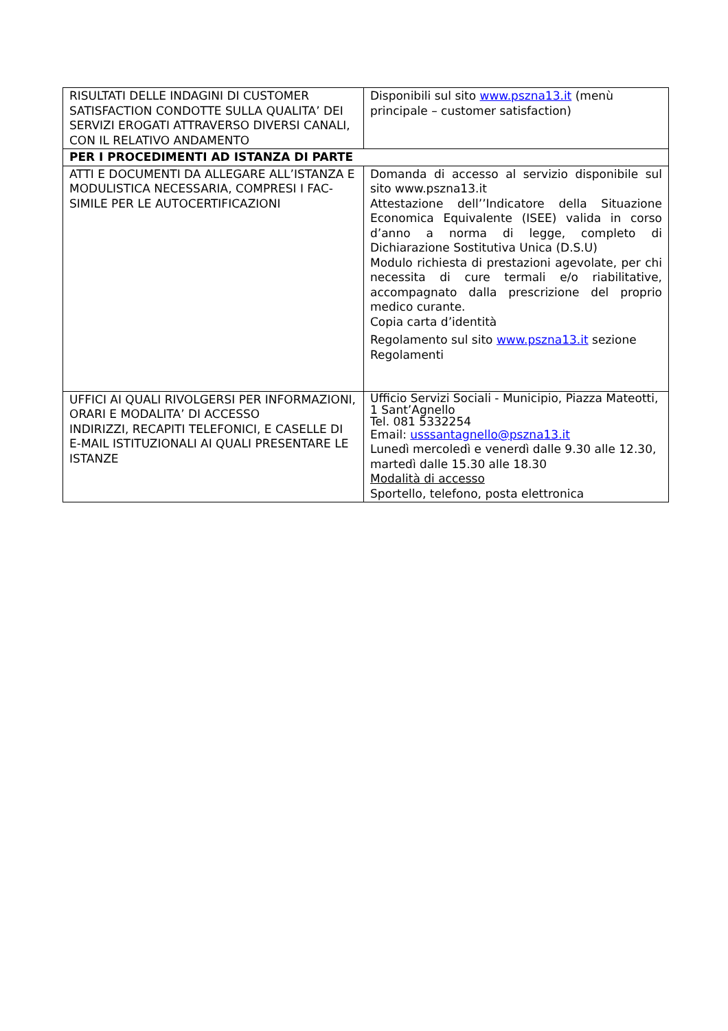| RISULTATI DELLE INDAGINI DI CUSTOMER SATISFACTION CONDOTTE SULLA QUALITA’ DEI SERVIZI EROGATI ATTRAVERSO DIVERSI CANALI, CON IL RELATIVO ANDAMENTO | Disponibili sul sito www.pszna13.it (menù principale – customer satisfaction) |
| PER I PROCEDIMENTI AD ISTANZA DI PARTE | |
| ATTI E DOCUMENTI DA ALLEGARE ALL’ISTANZA E MODULISTICA NECESSARIA, COMPRESI I FAC-SIMILE PER LE AUTOCERTIFICAZIONI | Domanda di accesso al servizio disponibile sul sito www.pszna13.it Attestazione dell’’Indicatore della Situazione Economica Equivalente (ISEE) valida in corso d’anno a norma di legge, completo di Dichiarazione Sostitutiva Unica (D.S.U) Modulo richiesta di prestazioni agevolate, per chi necessita di cure termali e/o riabilitative, accompagnato dalla prescrizione del proprio medico curante. Copia carta d’identità Regolamento sul sito www.pszna13.it sezione Regolamenti |
| UFFICI AI QUALI RIVOLGERSI PER INFORMAZIONI, ORARI E MODALITA’ DI ACCESSO INDIRIZZI, RECAPITI TELEFONICI, E CASELLE DI E-MAIL ISTITUZIONALI AI QUALI PRESENTARE LE ISTANZE | Ufficio Servizi Sociali - Municipio, Piazza Mateotti, 1 Sant’Agnello Tel. 081 5332254 Email: usssantagnello@pszna13.it Lunedì mercoledì e venerdì dalle 9.30 alle 12.30, martedì dalle 15.30 alle 18.30 Modalità di accesso Sportello, telefono, posta elettronica |